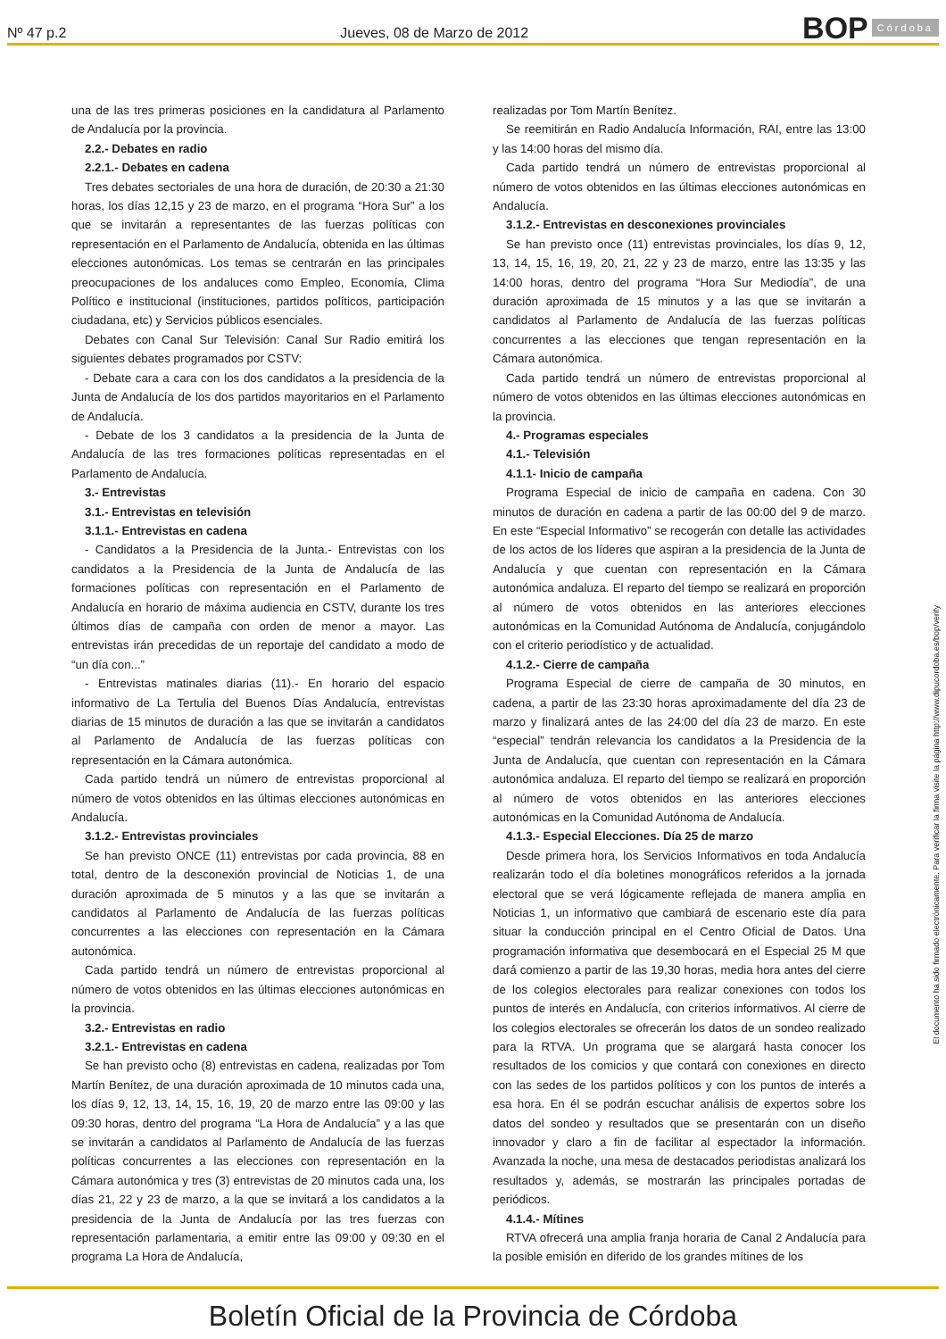Nº 47 p.2 Jueves, 08 de Marzo de 2012
BOP Córdoba
una de las tres primeras posiciones en la candidatura al Parlamento de Andalucía por la provincia.
2.2.- Debates en radio
2.2.1.- Debates en cadena
Tres debates sectoriales de una hora de duración, de 20:30 a 21:30 horas, los días 12,15 y 23 de marzo, en el programa “Hora Sur” a los que se invitarán a representantes de las fuerzas políticas con representación en el Parlamento de Andalucía, obtenida en las últimas elecciones autonómicas. Los temas se centrarán en las principales preocupaciones de los andaluces como Empleo, Economía, Clima Político e institucional (instituciones, partidos políticos, participación ciudadana, etc) y Servicios públicos esenciales.
Debates con Canal Sur Televisión: Canal Sur Radio emitirá los siguientes debates programados por CSTV:
- Debate cara a cara con los dos candidatos a la presidencia de la Junta de Andalucía de los dos partidos mayoritarios en el Parlamento de Andalucía.
- Debate de los 3 candidatos a la presidencia de la Junta de Andalucía de las tres formaciones políticas representadas en el Parlamento de Andalucía.
3.- Entrevistas
3.1.- Entrevistas en televisión
3.1.1.- Entrevistas en cadena
- Candidatos a la Presidencia de la Junta.- Entrevistas con los candidatos a la Presidencia de la Junta de Andalucía de las formaciones políticas con representación en el Parlamento de Andalucía en horario de máxima audiencia en CSTV, durante los tres últimos días de campaña con orden de menor a mayor. Las entrevistas irán precedidas de un reportaje del candidato a modo de “un día con...”
- Entrevistas matinales diarias (11).- En horario del espacio informativo de La Tertulia del Buenos Días Andalucía, entrevistas diarias de 15 minutos de duración a las que se invitarán a candidatos al Parlamento de Andalucía de las fuerzas políticas con representación en la Cámara autonómica.
Cada partido tendrá un número de entrevistas proporcional al número de votos obtenidos en las últimas elecciones autonómicas en Andalucía.
3.1.2.- Entrevistas provinciales
Se han previsto ONCE (11) entrevistas por cada provincia, 88 en total, dentro de la desconexión provincial de Noticias 1, de una duración aproximada de 5 minutos y a las que se invitarán a candidatos al Parlamento de Andalucía de las fuerzas políticas concurrentes a las elecciones con representación en la Cámara autonómica.
Cada partido tendrá un número de entrevistas proporcional al número de votos obtenidos en las últimas elecciones autonómicas en la provincia.
3.2.- Entrevistas en radio
3.2.1.- Entrevistas en cadena
Se han previsto ocho (8) entrevistas en cadena, realizadas por Tom Martín Benítez, de una duración aproximada de 10 minutos cada una, los días 9, 12, 13, 14, 15, 16, 19, 20 de marzo entre las 09:00 y las 09:30 horas, dentro del programa “La Hora de Andalucía” y a las que se invitarán a candidatos al Parlamento de Andalucía de las fuerzas políticas concurrentes a las elecciones con representación en la Cámara autonómica y tres (3) entrevistas de 20 minutos cada una, los días 21, 22 y 23 de marzo, a la que se invitará a los candidatos a la presidencia de la Junta de Andalucía por las tres fuerzas con representación parlamentaria, a emitir entre las 09:00 y 09:30 en el programa La Hora de Andalucía,
realizadas por Tom Martín Benítez.
Se reemitirán en Radio Andalucía Información, RAI, entre las 13:00 y las 14:00 horas del mismo día.
Cada partido tendrá un número de entrevistas proporcional al número de votos obtenidos en las últimas elecciones autonómicas en Andalucía.
3.1.2.- Entrevistas en desconexiones provinciales
Se han previsto once (11) entrevistas provinciales, los días 9, 12, 13, 14, 15, 16, 19, 20, 21, 22 y 23 de marzo, entre las 13:35 y las 14:00 horas, dentro del programa “Hora Sur Mediodía”, de una duración aproximada de 15 minutos y a las que se invitarán a candidatos al Parlamento de Andalucía de las fuerzas políticas concurrentes a las elecciones que tengan representación en la Cámara autonómica.
Cada partido tendrá un número de entrevistas proporcional al número de votos obtenidos en las últimas elecciones autonómicas en la provincia.
4.- Programas especiales
4.1.- Televisión
4.1.1- Inicio de campaña
Programa Especial de inicio de campaña en cadena. Con 30 minutos de duración en cadena a partir de las 00:00 del 9 de marzo. En este “Especial Informativo” se recogerán con detalle las actividades de los actos de los líderes que aspiran a la presidencia de la Junta de Andalucía y que cuentan con representación en la Cámara autonómica andaluza. El reparto del tiempo se realizará en proporción al número de votos obtenidos en las anteriores elecciones autonómicas en la Comunidad Autónoma de Andalucía, conjugándolo con el criterio periodístico y de actualidad.
4.1.2.- Cierre de campaña
Programa Especial de cierre de campaña de 30 minutos, en cadena, a partir de las 23:30 horas aproximadamente del día 23 de marzo y finalizará antes de las 24:00 del día 23 de marzo. En este “especial” tendrán relevancia los candidatos a la Presidencia de la Junta de Andalucía, que cuentan con representación en la Cámara autonómica andaluza. El reparto del tiempo se realizará en proporción al número de votos obtenidos en las anteriores elecciones autonómicas en la Comunidad Autónoma de Andalucía.
4.1.3.- Especial Elecciones. Día 25 de marzo
Desde primera hora, los Servicios Informativos en toda Andalucía realizarán todo el día boletines monográficos referidos a la jornada electoral que se verá lógicamente reflejada de manera amplia en Noticias 1, un informativo que cambiará de escenario este día para situar la conducción principal en el Centro Oficial de Datos. Una programación informativa que desembocará en el Especial 25 M que dará comienzo a partir de las 19,30 horas, media hora antes del cierre de los colegios electorales para realizar conexiones con todos los puntos de interés en Andalucía, con criterios informativos. Al cierre de los colegios electorales se ofrecerán los datos de un sondeo realizado para la RTVA. Un programa que se alargará hasta conocer los resultados de los comicios y que contará con conexiones en directo con las sedes de los partidos políticos y con los puntos de interés a esa hora. En él se podrán escuchar análisis de expertos sobre los datos del sondeo y resultados que se presentarán con un diseño innovador y claro a fin de facilitar al espectador la información. Avanzada la noche, una mesa de destacados periodistas analizará los resultados y, además, se mostrarán las principales portadas de periódicos.
4.1.4.- Mítines
RTVA ofrecerá una amplia franja horaria de Canal 2 Andalucía para la posible emisión en diferido de los grandes mítines de los
El documento ha sido firmado electrónicamente. Para verificar la firma visite la página http://www.dipucordoba.es/bop/verify
Boletín Oficial de la Provincia de Córdoba